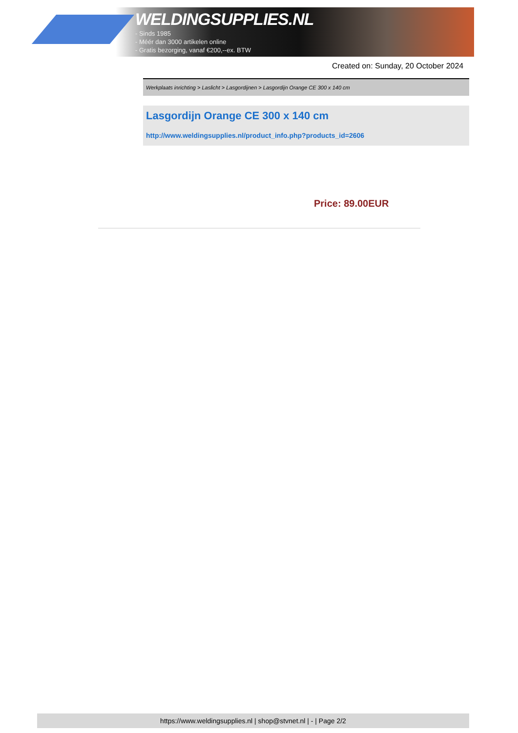WELDINGSUPPLIES.NL
- Sinds 1985
- Méér dan 3000 artikelen online
- Gratis bezorging, vanaf €200,--ex. BTW
Created on: Sunday, 20 October 2024
Werkplaats inrichting > Laslicht > Lasgordijnen > Lasgordijn Orange CE 300 x 140 cm
Lasgordijn Orange CE 300 x 140 cm
http://www.weldingsupplies.nl/product_info.php?products_id=2606
Price: 89.00EUR
https://www.weldingsupplies.nl | shop@stvnet.nl | - | Page 2/2